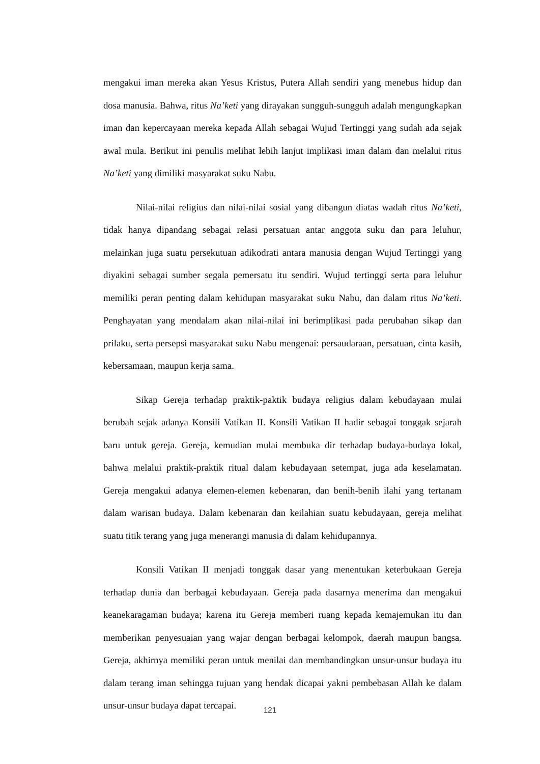mengakui iman mereka akan Yesus Kristus, Putera Allah sendiri yang menebus hidup dan dosa manusia. Bahwa, ritus Na’keti yang dirayakan sungguh-sungguh adalah mengungkapkan iman dan kepercayaan mereka kepada Allah sebagai Wujud Tertinggi yang sudah ada sejak awal mula. Berikut ini penulis melihat lebih lanjut implikasi iman dalam dan melalui ritus Na’keti yang dimiliki masyarakat suku Nabu.
Nilai-nilai religius dan nilai-nilai sosial yang dibangun diatas wadah ritus Na’keti, tidak hanya dipandang sebagai relasi persatuan antar anggota suku dan para leluhur, melainkan juga suatu persekutuan adikodrati antara manusia dengan Wujud Tertinggi yang diyakini sebagai sumber segala pemersatu itu sendiri. Wujud tertinggi serta para leluhur memiliki peran penting dalam kehidupan masyarakat suku Nabu, dan dalam ritus Na’keti. Penghayatan yang mendalam akan nilai-nilai ini berimplikasi pada perubahan sikap dan prilaku, serta persepsi masyarakat suku Nabu mengenai: persaudaraan, persatuan, cinta kasih, kebersamaan, maupun kerja sama.
Sikap Gereja terhadap praktik-paktik budaya religius dalam kebudayaan mulai berubah sejak adanya Konsili Vatikan II. Konsili Vatikan II hadir sebagai tonggak sejarah baru untuk gereja. Gereja, kemudian mulai membuka dir terhadap budaya-budaya lokal, bahwa melalui praktik-praktik ritual dalam kebudayaan setempat, juga ada keselamatan. Gereja mengakui adanya elemen-elemen kebenaran, dan benih-benih ilahi yang tertanam dalam warisan budaya. Dalam kebenaran dan keilahian suatu kebudayaan, gereja melihat suatu titik terang yang juga menerangi manusia di dalam kehidupannya.
Konsili Vatikan II menjadi tonggak dasar yang menentukan keterbukaan Gereja terhadap dunia dan berbagai kebudayaan. Gereja pada dasarnya menerima dan mengakui keanekaragaman budaya; karena itu Gereja memberi ruang kepada kemajemukan itu dan memberikan penyesuaian yang wajar dengan berbagai kelompok, daerah maupun bangsa. Gereja, akhirnya memiliki peran untuk menilai dan membandingkan unsur-unsur budaya itu dalam terang iman sehingga tujuan yang hendak dicapai yakni pembebasan Allah ke dalam unsur-unsur budaya dapat tercapai.
121